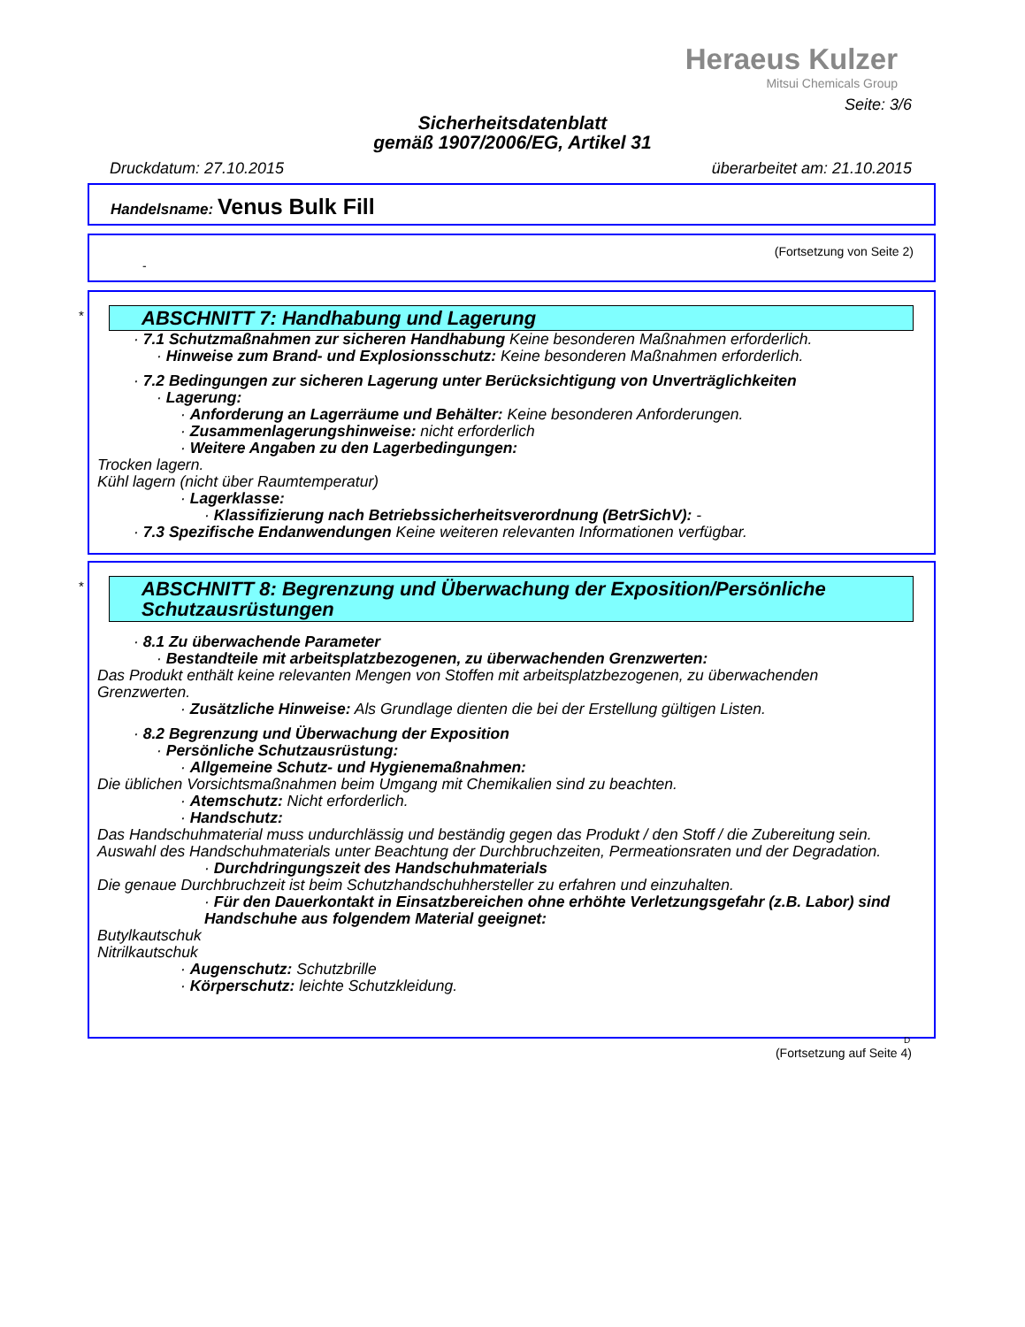Heraeus Kulzer
Mitsui Chemicals Group
Seite: 3/6
Sicherheitsdatenblatt
gemäß 1907/2006/EG, Artikel 31
Druckdatum: 27.10.2015 überarbeitet am: 21.10.2015
Handelsname: Venus Bulk Fill
(Fortsetzung von Seite 2)
-
*
ABSCHNITT 7: Handhabung und Lagerung
· 7.1 Schutzmaßnahmen zur sicheren Handhabung Keine besonderen Maßnahmen erforderlich.
· Hinweise zum Brand- und Explosionsschutz: Keine besonderen Maßnahmen erforderlich.
· 7.2 Bedingungen zur sicheren Lagerung unter Berücksichtigung von Unverträglichkeiten
· Lagerung:
· Anforderung an Lagerräume und Behälter: Keine besonderen Anforderungen.
· Zusammenlagerungshinweise: nicht erforderlich
· Weitere Angaben zu den Lagerbedingungen:
Trocken lagern.
Kühl lagern (nicht über Raumtemperatur)
· Lagerklasse:
· Klassifizierung nach Betriebssicherheitsverordnung (BetrSichV): -
· 7.3 Spezifische Endanwendungen Keine weiteren relevanten Informationen verfügbar.
*
ABSCHNITT 8: Begrenzung und Überwachung der Exposition/Persönliche Schutzausrüstungen
· 8.1 Zu überwachende Parameter
· Bestandteile mit arbeitsplatzbezogenen, zu überwachenden Grenzwerten:
Das Produkt enthält keine relevanten Mengen von Stoffen mit arbeitsplatzbezogenen, zu überwachenden Grenzwerten.
· Zusätzliche Hinweise: Als Grundlage dienten die bei der Erstellung gültigen Listen.
· 8.2 Begrenzung und Überwachung der Exposition
· Persönliche Schutzausrüstung:
· Allgemeine Schutz- und Hygienemaßnahmen:
Die üblichen Vorsichtsmaßnahmen beim Umgang mit Chemikalien sind zu beachten.
· Atemschutz: Nicht erforderlich.
· Handschutz:
Das Handschuhmaterial muss undurchlässig und beständig gegen das Produkt / den Stoff / die Zubereitung sein.
Auswahl des Handschuhmaterials unter Beachtung der Durchbruchzeiten, Permeationsraten und der Degradation.
· Durchdringungszeit des Handschuhmaterials
Die genaue Durchbruchzeit ist beim Schutzhandschuhhersteller zu erfahren und einzuhalten.
· Für den Dauerkontakt in Einsatzbereichen ohne erhöhte Verletzungsgefahr (z.B. Labor) sind Handschuhe aus folgendem Material geeignet:
Butylkautschuk
Nitrilkautschuk
· Augenschutz: Schutzbrille
· Körperschutz: leichte Schutzkleidung.
D
(Fortsetzung auf Seite 4)